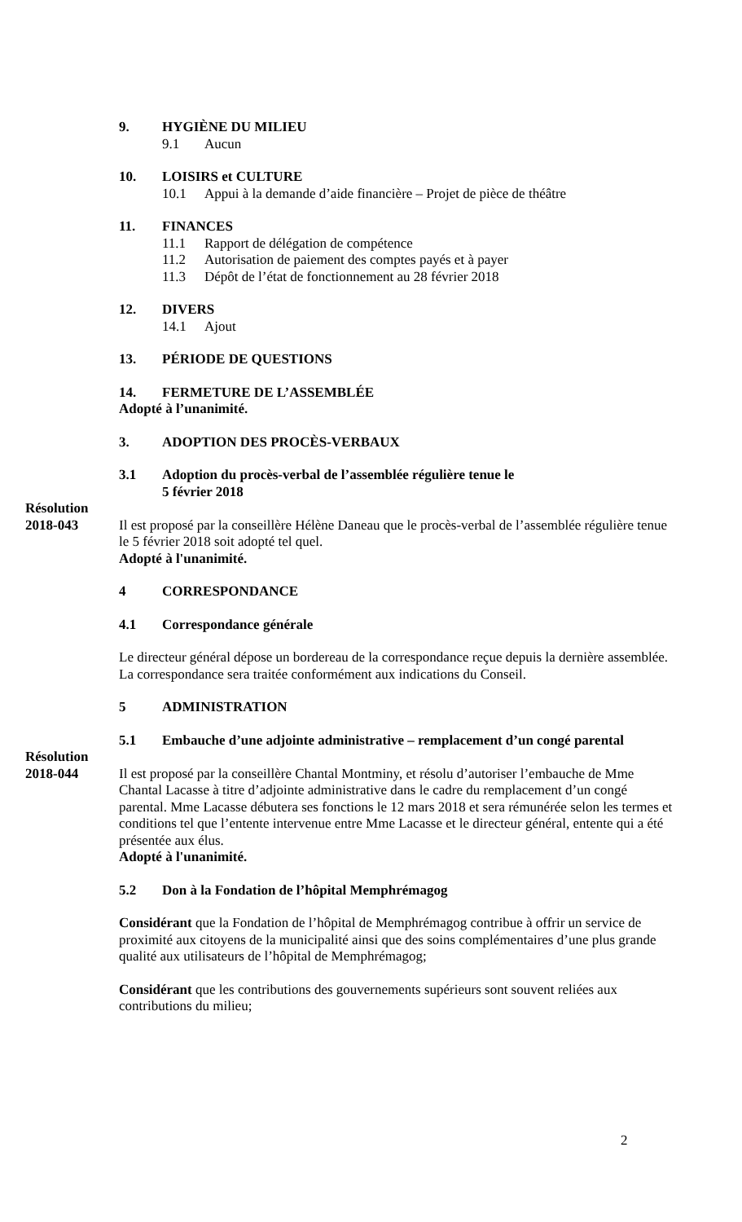9. HYGIÈNE DU MILIEU
9.1 Aucun
10. LOISIRS et CULTURE
10.1 Appui à la demande d’aide financière – Projet de pièce de théâtre
11. FINANCES
11.1 Rapport de délégation de compétence
11.2 Autorisation de paiement des comptes payés et à payer
11.3 Dépôt de l’état de fonctionnement au 28 février 2018
12. DIVERS
14.1 Ajout
13. PÉRIODE DE QUESTIONS
14. FERMETURE DE L’ASSEMBLÉE
Adopté à l’unanimité.
3. ADOPTION DES PROCÈS-VERBAUX
3.1 Adoption du procès-verbal de l’assemblée régulière tenue le
5 février 2018
Résolution
2018-043
Il est proposé par la conseillère Hélène Daneau que le procès-verbal de l’assemblée régulière tenue le 5 février 2018 soit adopté tel quel.
Adopté à l'unanimité.
4 CORRESPONDANCE
4.1 Correspondance générale
Le directeur général dépose un bordereau de la correspondance reçue depuis la dernière assemblée. La correspondance sera traitée conformément aux indications du Conseil.
5 ADMINISTRATION
5.1 Embauche d’une adjointe administrative – remplacement d’un congé parental
Résolution
2018-044
Il est proposé par la conseillère Chantal Montminy, et résolu d’autoriser l’embauche de Mme Chantal Lacasse à titre d’adjointe administrative dans le cadre du remplacement d’un congé parental. Mme Lacasse débutera ses fonctions le 12 mars 2018 et sera rémunérée selon les termes et conditions tel que l’entente intervenue entre Mme Lacasse et le directeur général, entente qui a été présentée aux élus.
Adopté à l'unanimité.
5.2 Don à la Fondation de l’hôpital Memphrémagog
Considérant que la Fondation de l’hôpital de Memphrémagog contribue à offrir un service de proximité aux citoyens de la municipalité ainsi que des soins complémentaires d’une plus grande qualité aux utilisateurs de l’hôpital de Memphrémagog;
Considérant que les contributions des gouvernements supérieurs sont souvent reliées aux contributions du milieu;
2